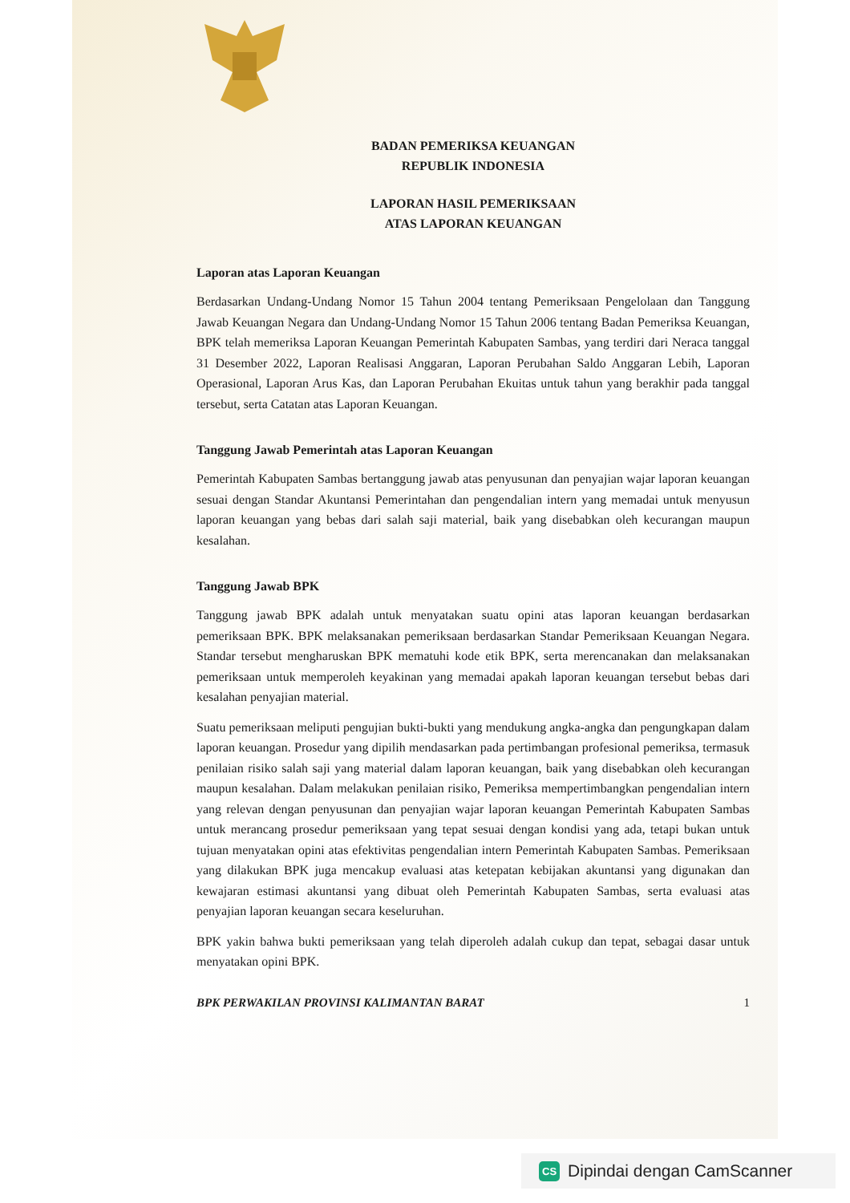BADAN PEMERIKSA KEUANGAN
REPUBLIK INDONESIA
LAPORAN HASIL PEMERIKSAAN
ATAS LAPORAN KEUANGAN
Laporan atas Laporan Keuangan
Berdasarkan Undang-Undang Nomor 15 Tahun 2004 tentang Pemeriksaan Pengelolaan dan Tanggung Jawab Keuangan Negara dan Undang-Undang Nomor 15 Tahun 2006 tentang Badan Pemeriksa Keuangan, BPK telah memeriksa Laporan Keuangan Pemerintah Kabupaten Sambas, yang terdiri dari Neraca tanggal 31 Desember 2022, Laporan Realisasi Anggaran, Laporan Perubahan Saldo Anggaran Lebih, Laporan Operasional, Laporan Arus Kas, dan Laporan Perubahan Ekuitas untuk tahun yang berakhir pada tanggal tersebut, serta Catatan atas Laporan Keuangan.
Tanggung Jawab Pemerintah atas Laporan Keuangan
Pemerintah Kabupaten Sambas bertanggung jawab atas penyusunan dan penyajian wajar laporan keuangan sesuai dengan Standar Akuntansi Pemerintahan dan pengendalian intern yang memadai untuk menyusun laporan keuangan yang bebas dari salah saji material, baik yang disebabkan oleh kecurangan maupun kesalahan.
Tanggung Jawab BPK
Tanggung jawab BPK adalah untuk menyatakan suatu opini atas laporan keuangan berdasarkan pemeriksaan BPK. BPK melaksanakan pemeriksaan berdasarkan Standar Pemeriksaan Keuangan Negara. Standar tersebut mengharuskan BPK mematuhi kode etik BPK, serta merencanakan dan melaksanakan pemeriksaan untuk memperoleh keyakinan yang memadai apakah laporan keuangan tersebut bebas dari kesalahan penyajian material.
Suatu pemeriksaan meliputi pengujian bukti-bukti yang mendukung angka-angka dan pengungkapan dalam laporan keuangan. Prosedur yang dipilih mendasarkan pada pertimbangan profesional pemeriksa, termasuk penilaian risiko salah saji yang material dalam laporan keuangan, baik yang disebabkan oleh kecurangan maupun kesalahan. Dalam melakukan penilaian risiko, Pemeriksa mempertimbangkan pengendalian intern yang relevan dengan penyusunan dan penyajian wajar laporan keuangan Pemerintah Kabupaten Sambas untuk merancang prosedur pemeriksaan yang tepat sesuai dengan kondisi yang ada, tetapi bukan untuk tujuan menyatakan opini atas efektivitas pengendalian intern Pemerintah Kabupaten Sambas. Pemeriksaan yang dilakukan BPK juga mencakup evaluasi atas ketepatan kebijakan akuntansi yang digunakan dan kewajaran estimasi akuntansi yang dibuat oleh Pemerintah Kabupaten Sambas, serta evaluasi atas penyajian laporan keuangan secara keseluruhan.
BPK yakin bahwa bukti pemeriksaan yang telah diperoleh adalah cukup dan tepat, sebagai dasar untuk menyatakan opini BPK.
BPK PERWAKILAN PROVINSI KALIMANTAN BARAT 1
CS Dipindai dengan CamScanner